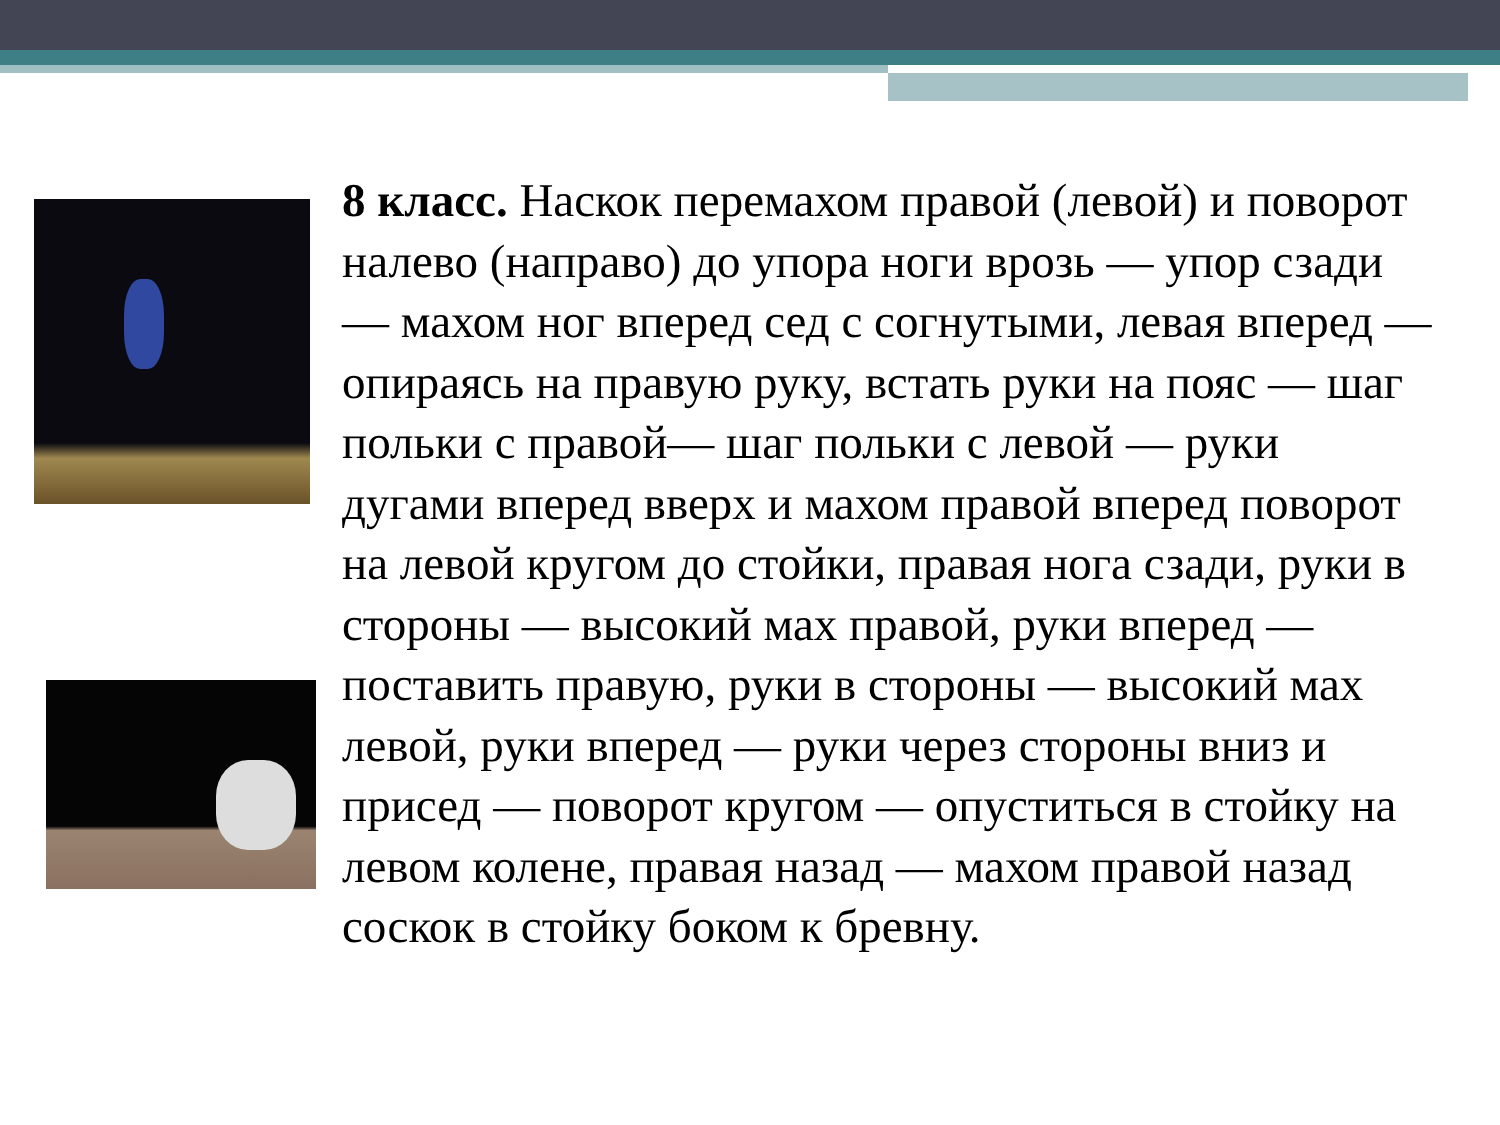8 класс. Наскок перемахом правой (левой) и поворот налево (направо) до упора ноги врозь — упор сзади — махом ног вперед сед с согнутыми, левая вперед — опираясь на правую руку, встать руки на пояс — шаг польки с правой— шаг польки с левой — руки дугами вперед вверх и махом правой вперед поворот на левой кругом до стойки, правая нога сзади, руки в стороны — высокий мах правой, руки вперед — поставить правую, руки в стороны — высокий мах левой, руки вперед — руки через стороны вниз и присед — поворот кругом — опуститься в стойку на левом колене, правая назад — махом правой назад соскок в стойку боком к бревну.